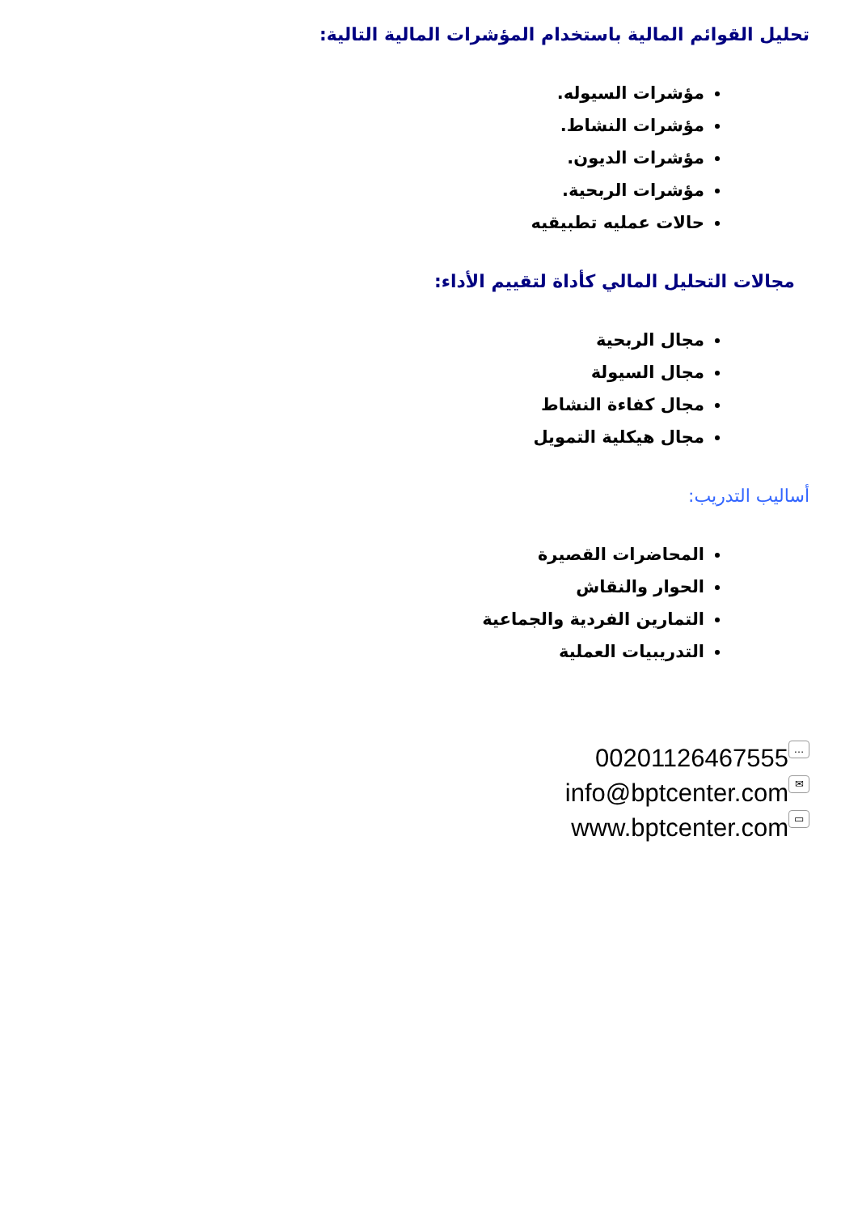تحليل القوائم المالية باستخدام المؤشرات المالية التالية:
مؤشرات السيوله.
مؤشرات النشاط.
مؤشرات الديون.
مؤشرات الربحية.
حالات عمليه تطبيقيه
مجالات التحليل المالي كأداة لتقييم الأداء:
مجال الربحية
مجال السيولة
مجال كفاءة النشاط
مجال هيكلية التمويل
أساليب التدريب:
المحاضرات القصيرة
الحوار والنقاش
التمارين الفردية والجماعية
التدريبيات العملية
00201126467555 …
info@bptcenter.com ✉
www.bptcenter.com ▭